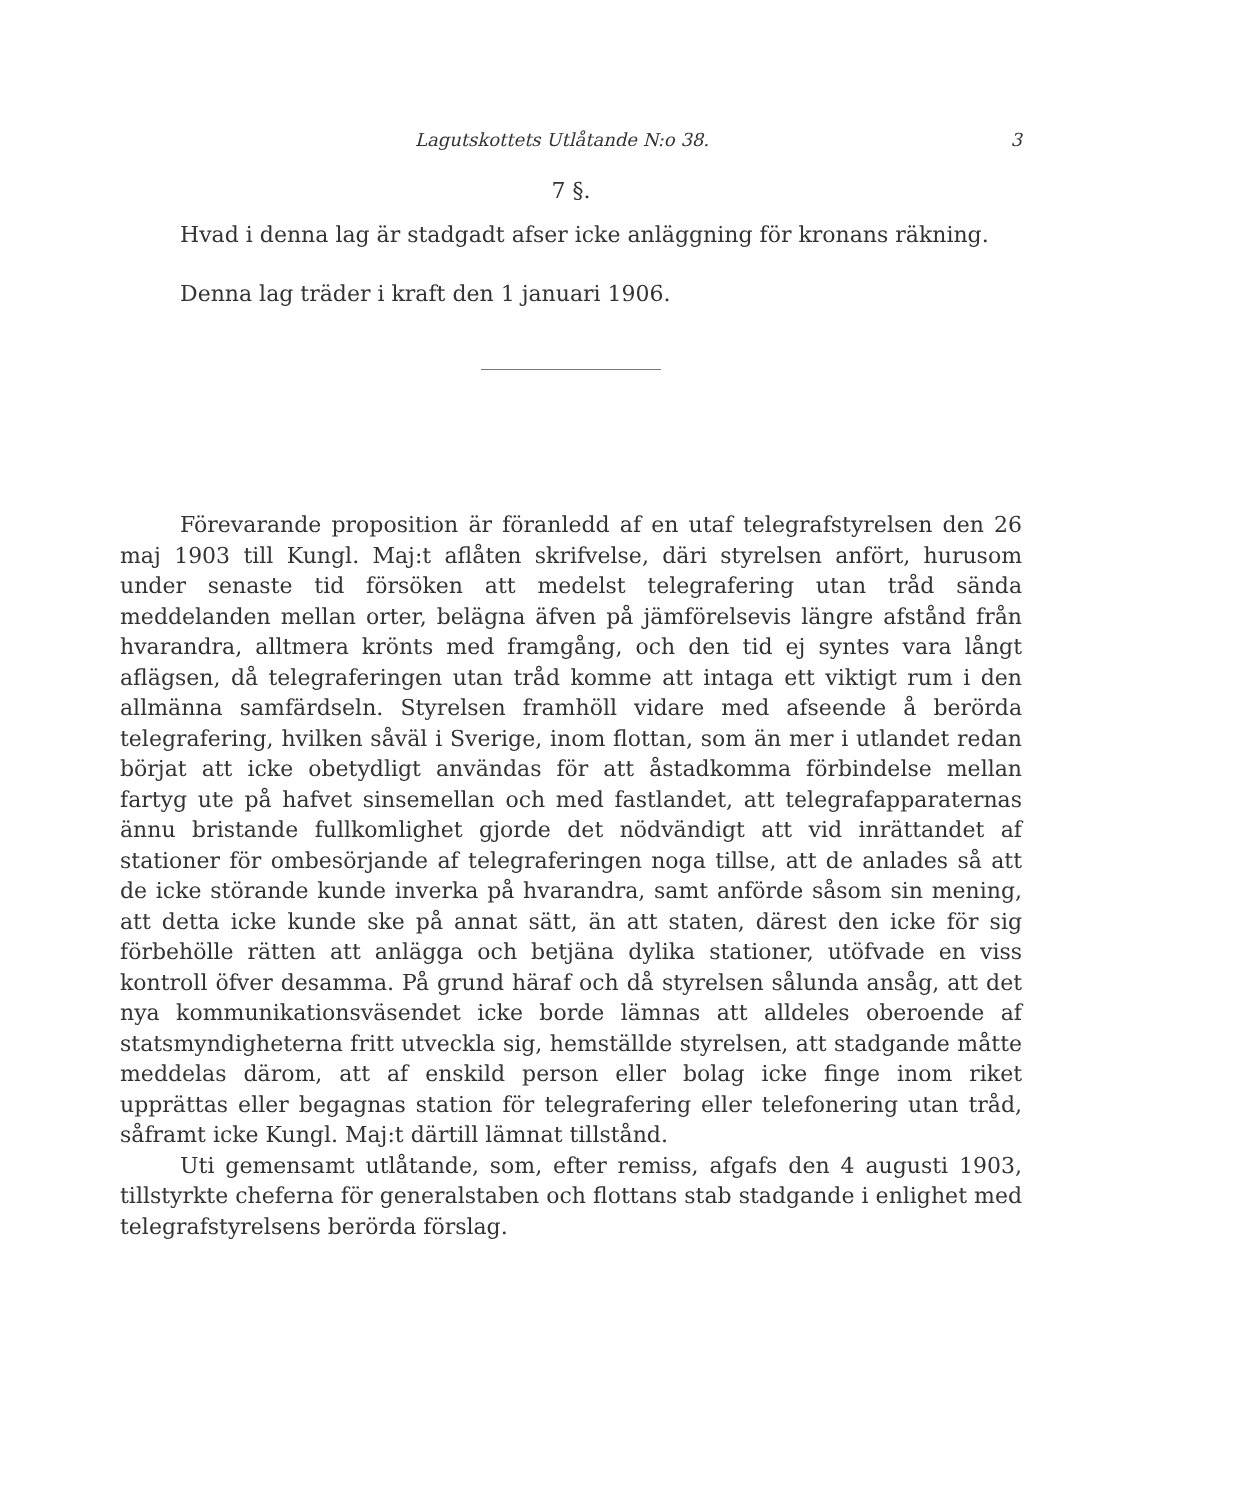Lagutskottets Utlåtande N:o 38. 3
7 §.
Hvad i denna lag är stadgadt afser icke anläggning för kronans räkning.
Denna lag träder i kraft den 1 januari 1906.
Förevarande proposition är föranledd af en utaf telegrafstyrelsen den 26 maj 1903 till Kungl. Maj:t aflåten skrifvelse, däri styrelsen anfört, hurusom under senaste tid försöken att medelst telegrafering utan tråd sända meddelanden mellan orter, belägna äfven på jämförelsevis längre afstånd från hvarandra, alltmera krönts med framgång, och den tid ej syntes vara långt aflägsen, då telegraferingen utan tråd komme att intaga ett viktigt rum i den allmänna samfärdseln. Styrelsen framhöll vidare med afseende å berörda telegrafering, hvilken såväl i Sverige, inom flottan, som än mer i utlandet redan börjat att icke obetydligt användas för att åstadkomma förbindelse mellan fartyg ute på hafvet sinsemellan och med fastlandet, att telegrafapparaternas ännu bristande fullkomlighet gjorde det nödvändigt att vid inrättandet af stationer för ombesörjande af telegraferingen noga tillse, att de anlades så att de icke störande kunde inverka på hvarandra, samt anförde såsom sin mening, att detta icke kunde ske på annat sätt, än att staten, därest den icke för sig förbehölle rätten att anlägga och betjäna dylika stationer, utöfvade en viss kontroll öfver desamma. På grund häraf och då styrelsen sålunda ansåg, att det nya kommunikationsväsendet icke borde lämnas att alldeles oberoende af statsmyndigheterna fritt utveckla sig, hemställde styrelsen, att stadgande måtte meddelas därom, att af enskild person eller bolag icke finge inom riket upprättas eller begagnas station för telegrafering eller telefonering utan tråd, såframt icke Kungl. Maj:t därtill lämnat tillstånd.
Uti gemensamt utlåtande, som, efter remiss, afgafs den 4 augusti 1903, tillstyrkte cheferna för generalstaben och flottans stab stadgande i enlighet med telegrafstyrelsens berörda förslag.